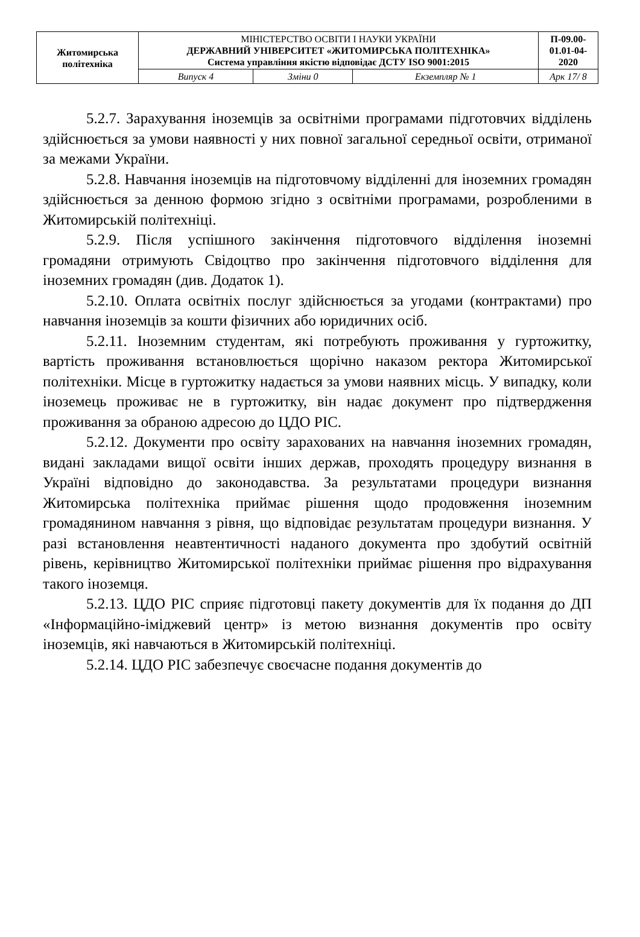| Житомирська політехніка | МІНІСТЕРСТВО ОСВІТИ І НАУКИ УКРАЇНИ ДЕРЖАВНИЙ УНІВЕРСИТЕТ «ЖИТОМИРСЬКА ПОЛІТЕХНІКА» Система управління якістю відповідає ДСТУ ISO 9001:2015 | | | П-09.00-01.01-04-2020 |
| | Випуск 4 | Зміни 0 | Екземпляр № 1 | Арк 17/ 8 |
5.2.7. Зарахування іноземців за освітніми програмами підготовчих відділень здійснюється за умови наявності у них повної загальної середньої освіти, отриманої за межами України.
5.2.8. Навчання іноземців на підготовчому відділенні для іноземних громадян здійснюється за денною формою згідно з освітніми програмами, розробленими в Житомирській політехніці.
5.2.9. Після успішного закінчення підготовчого відділення іноземні громадяни отримують Свідоцтво про закінчення підготовчого відділення для іноземних громадян (див. Додаток 1).
5.2.10. Оплата освітніх послуг здійснюється за угодами (контрактами) про навчання іноземців за кошти фізичних або юридичних осіб.
5.2.11. Іноземним студентам, які потребують проживання у гуртожитку, вартість проживання встановлюється щорічно наказом ректора Житомирської політехніки. Місце в гуртожитку надається за умови наявних місць. У випадку, коли іноземець проживає не в гуртожитку, він надає документ про підтвердження проживання за обраною адресою до ЦДО РІС.
5.2.12. Документи про освіту зарахованих на навчання іноземних громадян, видані закладами вищої освіти інших держав, проходять процедуру визнання в Україні відповідно до законодавства. За результатами процедури визнання Житомирська політехніка приймає рішення щодо продовження іноземним громадянином навчання з рівня, що відповідає результатам процедури визнання. У разі встановлення неавтентичності наданого документа про здобутий освітній рівень, керівництво Житомирської політехніки приймає рішення про відрахування такого іноземця.
5.2.13. ЦДО РІС сприяє підготовці пакету документів для їх подання до ДП «Інформаційно-іміджевий центр» із метою визнання документів про освіту іноземців, які навчаються в Житомирській політехніці.
5.2.14. ЦДО РІС забезпечує своєчасне подання документів до